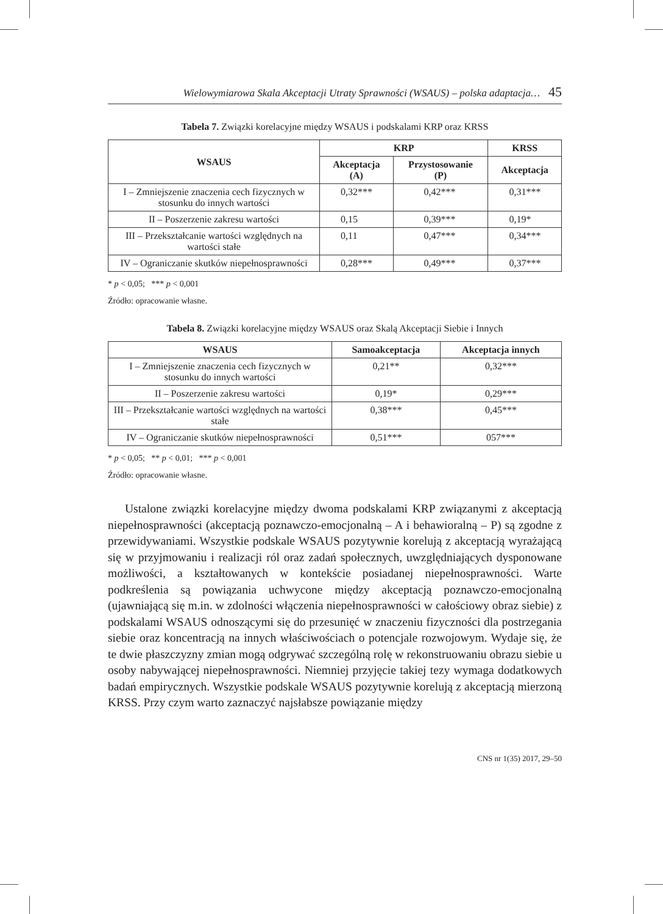Wielowymiarowa Skala Akceptacji Utraty Sprawności (WSAUS) – polska adaptacja… 45
Tabela 7. Związki korelacyjne między WSAUS i podskalami KRP oraz KRSS
| WSAUS | KRP | | KRSS |
| --- | --- | --- | --- |
| | Akceptacja (A) | Przystosowanie (P) | Akceptacja |
| I – Zmniejszenie znaczenia cech fizycznych w stosunku do innych wartości | 0,32*** | 0,42*** | 0,31*** |
| II – Poszerzenie zakresu wartości | 0,15 | 0,39*** | 0,19* |
| III – Przekształcanie wartości względnych na wartości stałe | 0,11 | 0,47*** | 0,34*** |
| IV – Ograniczanie skutków niepełnosprawności | 0,28*** | 0,49*** | 0,37*** |
* p < 0,05; *** p < 0,001
Źródło: opracowanie własne.
Tabela 8. Związki korelacyjne między WSAUS oraz Skalą Akceptacji Siebie i Innych
| WSAUS | Samoakceptacja | Akceptacja innych |
| --- | --- | --- |
| I – Zmniejszenie znaczenia cech fizycznych w stosunku do innych wartości | 0,21** | 0,32*** |
| II – Poszerzenie zakresu wartości | 0,19* | 0,29*** |
| III – Przekształcanie wartości względnych na wartości stałe | 0,38*** | 0,45*** |
| IV – Ograniczanie skutków niepełnosprawności | 0,51*** | 057*** |
* p < 0,05; ** p < 0,01; *** p < 0,001
Źródło: opracowanie własne.
Ustalone związki korelacyjne między dwoma podskalami KRP związanymi z akceptacją niepełnosprawności (akceptacją poznawczo-emocjonalną – A i behawioralną – P) są zgodne z przewidywaniami. Wszystkie podskale WSAUS pozytywnie korelują z akceptacją wyrażającą się w przyjmowaniu i realizacji ról oraz zadań społecznych, uwzględniających dysponowane możliwości, a kształtowanych w kontekście posiadanej niepełnosprawności. Warte podkreślenia są powiązania uchwycone między akceptacją poznawczo-emocjonalną (ujawniającą się m.in. w zdolności włączenia niepełnosprawności w całościowy obraz siebie) z podskalami WSAUS odnoszącymi się do przesunięć w znaczeniu fizyczności dla postrzegania siebie oraz koncentracją na innych właściwościach o potencjale rozwojowym. Wydaje się, że te dwie płaszczyzny zmian mogą odgrywać szczególną rolę w rekonstruowaniu obrazu siebie u osoby nabywającej niepełnosprawności. Niemniej przyjęcie takiej tezy wymaga dodatkowych badań empirycznych. Wszystkie podskale WSAUS pozytywnie korelują z akceptacją mierzoną KRSS. Przy czym warto zaznaczyć najsłabsze powiązanie między
CNS nr 1(35) 2017, 29–50